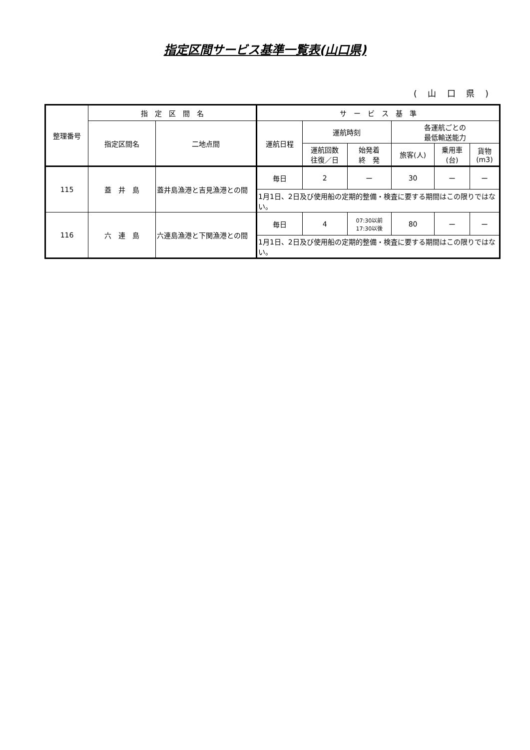指定区間サービス基準一覧表(山口県)
( 山 口 県 )
| 整理番号 | 指 定 区 間 名 | | サ ー ビ ス 基 準 | | | | | |
| --- | --- | --- | --- | --- | --- | --- | --- | --- |
| | 指定区間名 | 二地点間 | 運航日程 | 運航時刻 | | 各運航ごとの 最低輸送能力 | | |
| | | | | 運航回数 往復／日 | 始発着 終 発 | 旅客(人) | 乗用車 (台) | 貨物 (m3) |
| 115 | 蓋 井 島 | 蓋井島漁港と吉見漁港との間 | 毎日 | 2 | ー | 30 | ー | ー |
| | | | 1月1日、2日及び使用船の定期的整備・検査に要する期間はこの限りではない。 | | | | | |
| 116 | 六 連 島 | 六連島漁港と下関漁港との間 | 毎日 | 4 | 07:30以前 17:30以後 | 80 | ー | ー |
| | | | 1月1日、2日及び使用船の定期的整備・検査に要する期間はこの限りではない。 | | | | | |